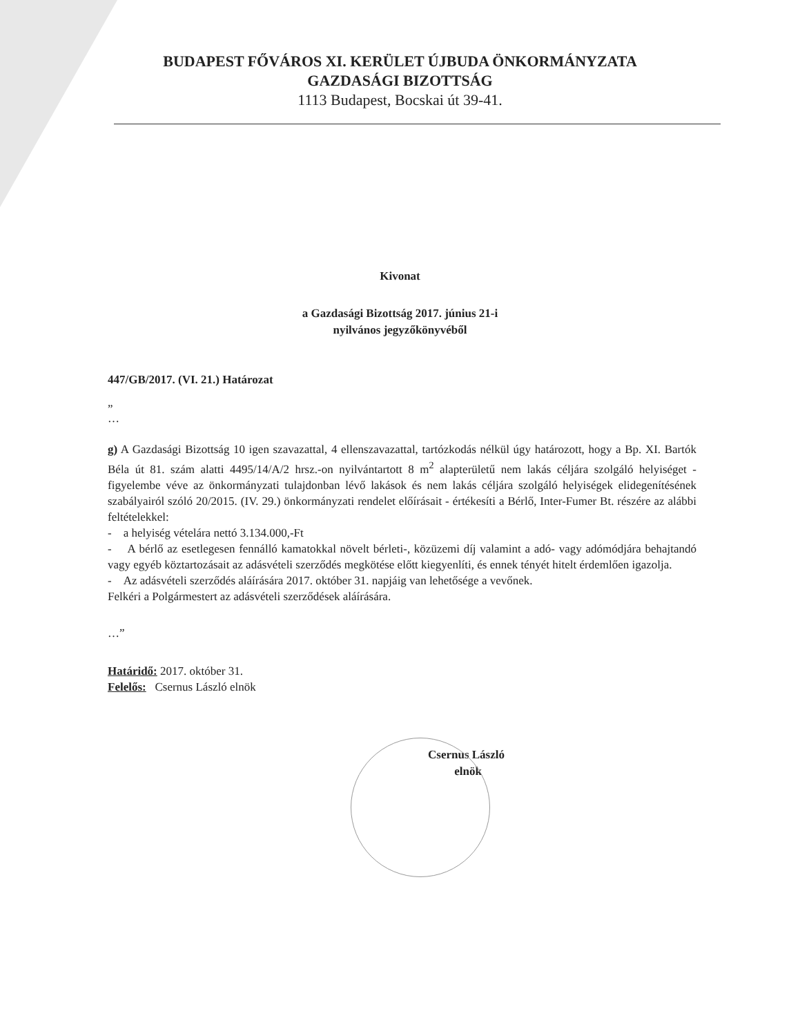BUDAPEST FŐVÁROS XI. KERÜLET ÚJBUDA ÖNKORMÁNYZATA
GAZDASÁGI BIZOTTSÁG
1113 Budapest, Bocskai út 39-41.
Kivonat
a Gazdasági Bizottság 2017. június 21-i
nyilvános jegyzőkönyvéből
447/GB/2017. (VI. 21.) Határozat
„
…
g) A Gazdasági Bizottság 10 igen szavazattal, 4 ellenszavazattal, tartózkodás nélkül úgy határozott, hogy a Bp. XI. Bartók Béla út 81. szám alatti 4495/14/A/2 hrsz.-on nyilvántartott 8 m<sup>2</sup> alapterületű nem lakás céljára szolgáló helyiséget - figyelembe véve az önkormányzati tulajdonban lévő lakások és nem lakás céljára szolgáló helyiségek elidegenítésének szabályairól szóló 20/2015. (IV. 29.) önkormányzati rendelet előírásait - értékesíti a Bérlő, Inter-Fumer Bt. részére az alábbi feltételekkel:
- a helyiség vételára nettó 3.134.000,-Ft
- A bérlő az esetlegesen fennálló kamatokkal növelt bérleti-, közüzemi díj valamint a adó- vagy adómódjára behajtandó vagy egyéb köztartozásait az adásvételi szerződés megkötése előtt kiegyenlíti, és ennek tényét hitelt érdemlően igazolja.
- Az adásvételi szerződés aláírására 2017. október 31. napjáig van lehetősége a vevőnek.
Felkéri a Polgármestert az adásvételi szerződések aláírására.
…”
Határidő: 2017. október 31.
Felelős: Csernus László elnök
Csernus László
elnök